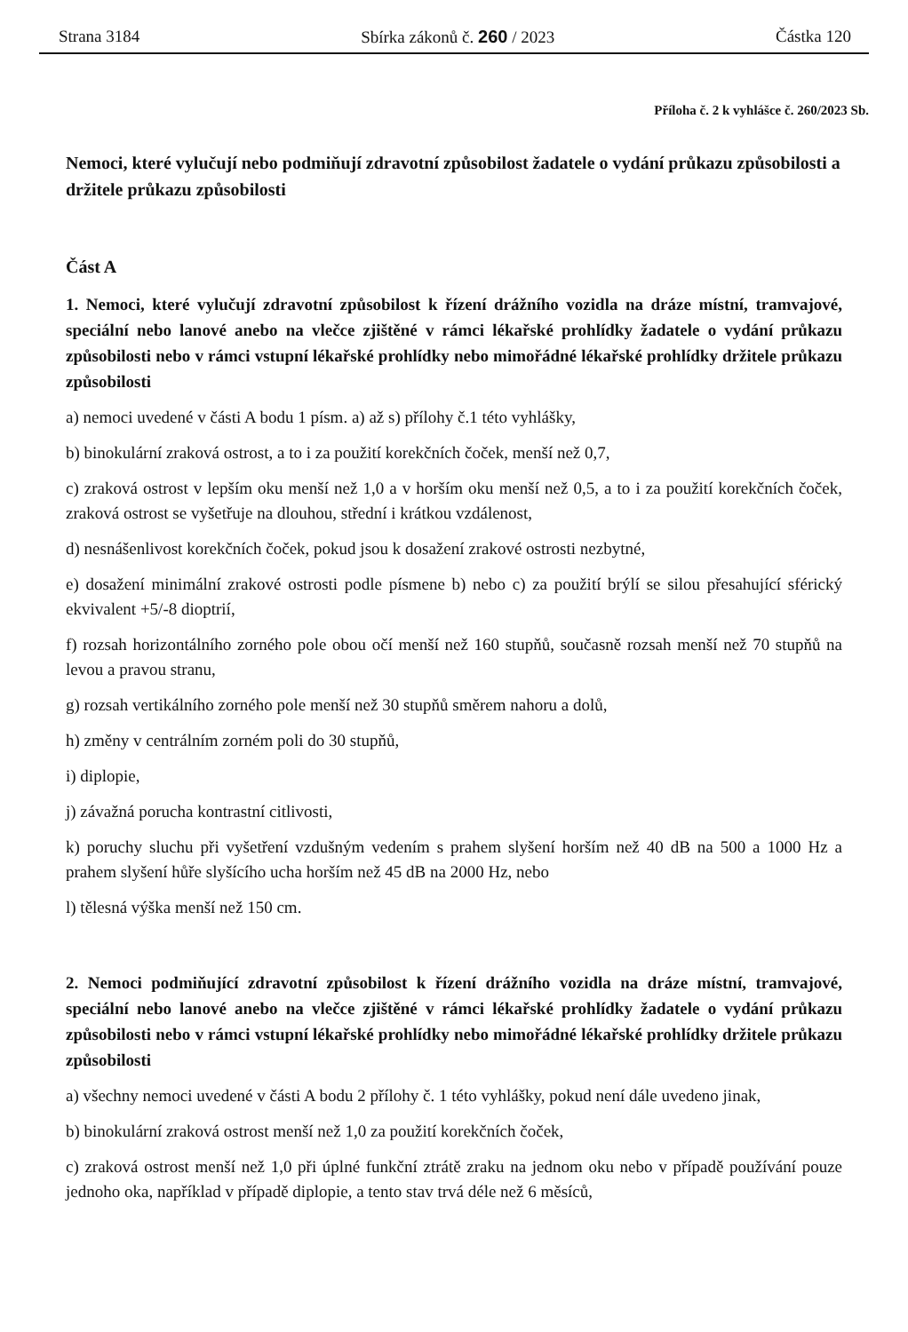Strana 3184 Sbírka zákonů č. 260 / 2023 Částka 120
Příloha č. 2 k vyhlášce č. 260/2023 Sb.
Nemoci, které vylučují nebo podmiňují zdravotní způsobilost žadatele o vydání průkazu způsobilosti a držitele průkazu způsobilosti
Část A
1. Nemoci, které vylučují zdravotní způsobilost k řízení drážního vozidla na dráze místní, tramvajové, speciální nebo lanové anebo na vlečce zjištěné v rámci lékařské prohlídky žadatele o vydání průkazu způsobilosti nebo v rámci vstupní lékařské prohlídky nebo mimořádné lékařské prohlídky držitele průkazu způsobilosti
a) nemoci uvedené v části A bodu 1 písm. a) až s) přílohy č.1 této vyhlášky,
b) binokulární zraková ostrost, a to i za použití korekčních čoček, menší než 0,7,
c) zraková ostrost v lepším oku menší než 1,0 a v horším oku menší než 0,5, a to i za použití korekčních čoček, zraková ostrost se vyšetřuje na dlouhou, střední i krátkou vzdálenost,
d) nesnášenlivost korekčních čoček, pokud jsou k dosažení zrakové ostrosti nezbytné,
e) dosažení minimální zrakové ostrosti podle písmene b) nebo c) za použití brýlí se silou přesahující sférický ekvivalent +5/-8 dioptrií,
f) rozsah horizontálního zorného pole obou očí menší než 160 stupňů, současně rozsah menší než 70 stupňů na levou a pravou stranu,
g) rozsah vertikálního zorného pole menší než 30 stupňů směrem nahoru a dolů,
h) změny v centrálním zorném poli do 30 stupňů,
i) diplopie,
j) závažná porucha kontrastní citlivosti,
k) poruchy sluchu při vyšetření vzdušným vedením s prahem slyšení horším než 40 dB na 500 a 1000 Hz a prahem slyšení hůře slyšícího ucha horším než 45 dB na 2000 Hz, nebo
l) tělesná výška menší než 150 cm.
2. Nemoci podmiňující zdravotní způsobilost k řízení drážního vozidla na dráze místní, tramvajové, speciální nebo lanové anebo na vlečce zjištěné v rámci lékařské prohlídky žadatele o vydání průkazu způsobilosti nebo v rámci vstupní lékařské prohlídky nebo mimořádné lékařské prohlídky držitele průkazu způsobilosti
a) všechny nemoci uvedené v části A bodu 2 přílohy č. 1 této vyhlášky, pokud není dále uvedeno jinak,
b) binokulární zraková ostrost menší než 1,0 za použití korekčních čoček,
c) zraková ostrost menší než 1,0 při úplné funkční ztrátě zraku na jednom oku nebo v případě používání pouze jednoho oka, například v případě diplopie, a tento stav trvá déle než 6 měsíců,